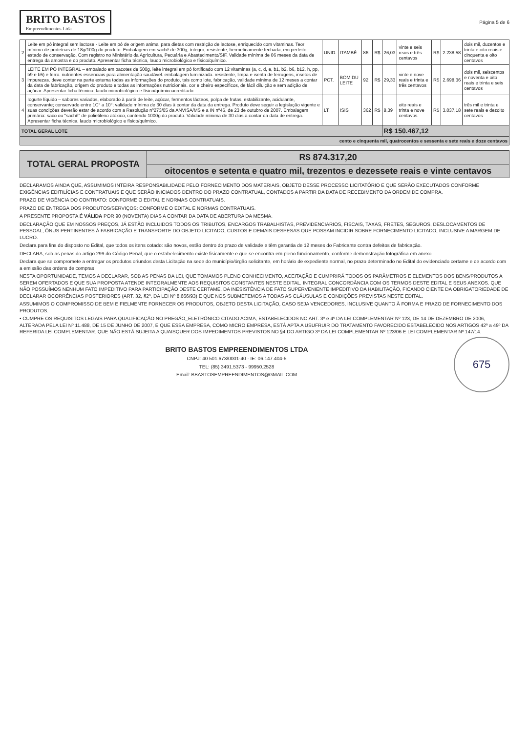BRITO BASTOS
Empreendimentos Ltda
Página 5 de 6
| 2 | Leite em pó integral sem lactose - Leite em pó de origem animal para dietas com restrição de lactose, enriquecido com vitaminas. Teor mínimo de proteínas de 18g/100g do produto. Embalagem em sachê de 300g, íntegro, resistente, hermeticamente fechada, em perfeito estado de conservação. Com registro no Ministério da Agricultura, Pecuária e Abastecimento/SIF. Validade mínima de 06 meses da data de entrega da amostra e do produto. Apresentar ficha técnica, laudo microbiológico e físico/químico. | UNID. | ITAMBÉ | 86 | R$ | 26,03 | vinte e seis reais e três centavos | R$ | 2.238,58 | dois mil, duzentos e trinta e oito reais e cinquenta e oito centavos |
| 3 | LEITE EM PÓ INTEGRAL – embalado em pacotes de 500g, leite integral em pó fortificado com 12 vitaminas (a, c, d, e, b1, b2, b6, b12, h, pp, b9 e b5) e ferro. nutrientes essenciais para alimentação saudável. embalagem luminizada. resistente, limpa e isenta de ferrugens, insetos de impurezas. deve conter na parte externa todas as informações do produto, tais como lote, fabricação, validade mínima de 12 meses a contar da data de fabricação, origem do produto e todas as informações nutricionais. cor e cheiro específicos, de fácil diluição e sem adição de açúcar. Apresentar ficha técnica, laudo microbiológico e físico/químicoacreditado. | PCT. | BOM DU LEITE | 92 | R$ | 29,33 | vinte e nove reais e trinta e três centavos | R$ | 2.698,36 | dois mil, seiscentos e noventa e oito reais e trinta e seis centavos |
| 4 | Iogurte líquido – sabores variados, elaborado à partir de leite, açúcar, fermentos lácteos, polpa de frutas, estabilizante, acidulante, conservante; conservado entre 1C° a 10°; validade mínima de 30 dias à contar da data da entrega. Produto deve seguir a legislação vigente e suas condições deverão estar de acordo com a Resolução nº273/05 da ANVISA/MS e a IN nº46, de 23 de outubro de 2007. Embalagem primária: saco ou "sachê" de polietileno atóxico, contendo 1000g do produto. Validade mínima de 30 dias a contar da data de entrega. Apresentar ficha técnica, laudo microbiológico e físico/químico. | LT. | ISIS | 362 | R$ | 8,39 | oito reais e trinta e nove centavos | R$ | 3.037,18 | três mil e trinta e sete reais e dezoito centavos |
| TOTAL GERAL LOTE | | | | | | R$ 150.467,12 | | | | |
| cento e cinquenta mil, quatrocentos e sessenta e sete reais e doze centavos | | | | | | | | | | |
| TOTAL GERAL PROPOSTA | R$ 874.317,20 |
| | oitocentos e setenta e quatro mil, trezentos e dezessete reais e vinte centavos |
DECLARAMOS AINDA QUE, ASSUMIMOS INTEIRA RESPONSABILIDADE PELO FORNECIMENTO DOS MATERIAIS, OBJETO DESSE PROCESSO LICITATÓRIO E QUE SERÃO EXECUTADOS CONFORME EXIGÊNCIAS EDITILÍCIAS E CONTRATUAIS E QUE SERÃO INICIADOS DENTRO DO PRAZO CONTRATUAL, CONTADOS A PARTIR DA DATA DE RECEBIMENTO DA ORDEM DE COMPRA.
PRAZO DE VIGÊNCIA DO CONTRATO: CONFORME O EDITAL E NORMAS CONTRATUAIS.
PRAZO DE ENTREGA DOS PRODUTOS/SERVIÇOS: CONFORME O EDITAL E NORMAS CONTRATUAIS.
A PRESENTE PROPOSTA É VÁLIDA POR 90 (NOVENTA) DIAS A CONTAR DA DATA DE ABERTURA DA MESMA.
DECLARAÇÃO QUE EM NOSSOS PREÇOS, JÁ ESTÃO INCLUIDOS TODOS OS TRIBUTOS, ENCARGOS TRABALHISTAS, PREVIDENCIARIOS, FISCAIS, TAXAS, FRETES, SEGUROS, DESLOCAMENTOS DE PESSOAL, ÔNUS PERTINENTES À FABRICAÇÃO E TRANSPORTE DO OBJETO LICITADO, CUSTOS E DEMAIS DESPESAS QUE POSSAM INCIDIR SOBRE FORNECIMENTO LICITADO, INCLUSIVE A MARGEM DE LUCRO.
Declara para fins do disposto no Edital, que todos os itens cotado: são novos, estão dentro do prazo de validade e têm garantia de 12 meses do Fabricante contra defeitos de fabricação.
DECLARA, sob as penas do artigo 299 do Código Penal, que o estabelecimento existe fisicamente e que se encontra em pleno funcionamento, conforme demonstração fotográfica em anexo.
Declara que se compromete a entregar os produtos oriundos desta Licitação na sede do município/órgão solicitante, em horário de expediente normal, no prazo determinado no Edital do evidenciado certame e de acordo com a emissão das ordens de compras
NESTA OPORTUNIDADE, TEMOS A DECLARAR, SOB AS PENAS DA LEI, QUE TOMAMOS PLENO CONHECIMENTO, ACEITAÇÃO E CUMPRIRÁ TODOS OS PARÂMETROS E ELEMENTOS DOS BENS/PRODUTOS A SEREM OFERTADOS E QUE SUA PROPOSTA ATENDE INTEGRALMENTE AOS REQUISITOS CONSTANTES NESTE EDITAL. INTEGRAL CONCORDÂNCIA COM OS TERMOS DESTE EDITAL E SEUS ANEXOS. QUE NÃO POSSUÍMOS NENHUM FATO IMPEDITIVO PARA PARTICIPAÇÃO DESTE CERTAME, DA INESISTÊNCIA DE FATO SUPERVENIENTE IMPEDITIVO DA HABILITAÇÃO, FICANDO CIENTE DA OBRIGATORIEDADE DE DECLARAR OCORRÊNCIAS POSTERIORES (ART. 32, §2º, DA LEI Nº 8.666/93) E QUE NOS SUBMETEMOS A TODAS AS CLÁUSULAS E CONDIÇÕES PREVISTAS NESTE EDITAL.
ASSUMIMOS O COMPROMISSO DE BEM E FIELMENTE FORNECER OS PRODUTOS, OBJETO DESTA LICITAÇÃO, CASO SEJA VENCEDORES, INCLUSIVE QUANTO À FORMA E PRAZO DE FORNECIMENTO DOS PRODUTOS.
• CUMPRE OS REQUISITOS LEGAIS PARA QUALIFICAÇÃO NO PREGÃO_ELETRÔNICO CITADO ACIMA, ESTABELECIDOS NO ART. 3º e 4º DA LEI COMPLEMENTAR Nº 123, DE 14 DE DEZEMBRO DE 2006, ALTERADA PELA LEI Nº 11.488, DE 15 DE JUNHO DE 2007, E QUE ESSA EMPRESA, COMO MICRO EMPRESA, ESTÁ APTA A USUFRUIR DO TRATAMENTO FAVORECIDO ESTABELECIDO NOS ARTIGOS 42º a 49º DA REFERIDA LEI COMPLEMENTAR. QUE NÃO ESTÁ SUJEITA A QUAISQUER DOS IMPEDIMENTOS PREVISTOS NO §4 DO ARTIGO 3º DA LEI COMPLEMENTAR Nº 123/06 E LEI COMPLEMENTAR Nº 147/14.
675
BRITO BASTOS EMPREENDIMENTOS LTDA
CNPJ: 40 501.673/0001-40 - IE: 06.147.404-5
TEL: (85) 3491.5373 - 99950.2528
Email: BBASTOSEMPREENDIMENTOS@GMAIL.COM